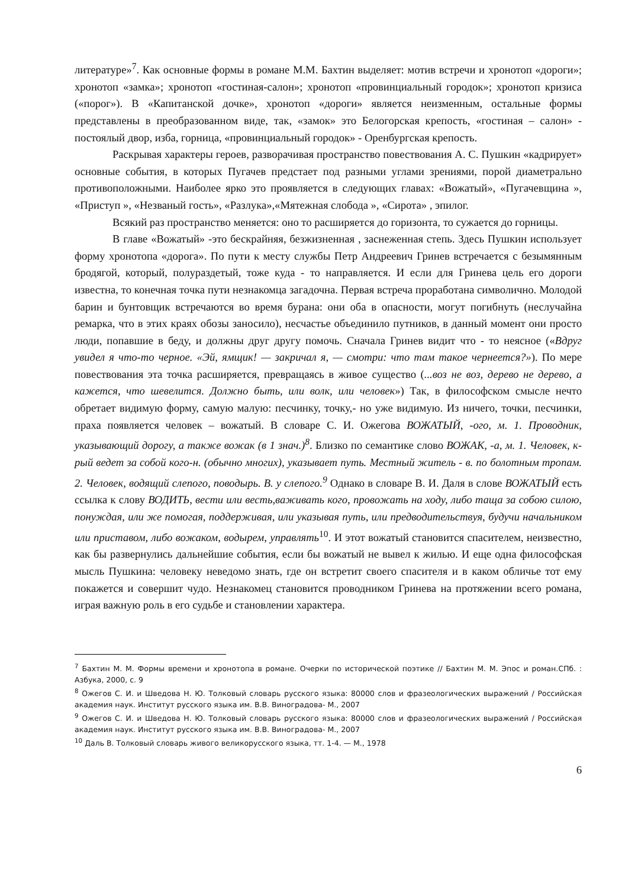литературе»<sup>7</sup>. Как основные формы в романе М.М. Бахтин выделяет: мотив встречи и хронотоп «дороги»; хронотоп «замка»; хронотоп «гостиная-салон»; хронотоп «провинциальный городок»; хронотоп кризиса («порог»). В «Капитанской дочке», хронотоп «дороги» является неизменным, остальные формы представлены в преобразованном виде, так, «замок» это Белогорская крепость, «гостиная – салон» - постоялый двор, изба, горница, «провинциальный городок» - Оренбургская крепость.
Раскрывая характеры героев, разворачивая пространство повествования А. С. Пушкин «кадрирует» основные события, в которых Пугачев предстает под разными углами зрениями, порой диаметрально противоположными. Наиболее ярко это проявляется в следующих главах: «Вожатый», «Пугачевщина », «Приступ », «Незваный гость», «Разлука»,«Мятежная слобода », «Сирота» , эпилог.
Всякий раз пространство меняется: оно то расширяется до горизонта, то сужается до горницы.
В главе «Вожатый» -это бескрайняя, безжизненная , заснеженная степь. Здесь Пушкин использует форму хронотопа «дорога». По пути к месту службы Петр Андреевич Гринев встречается с безымянным бродягой, который, полураздетый, тоже куда - то направляется. И если для Гринева цель его дороги известна, то конечная точка пути незнакомца загадочна. Первая встреча проработана символично. Молодой барин и бунтовщик встречаются во время бурана: они оба в опасности, могут погибнуть (неслучайна ремарка, что в этих краях обозы заносило), несчастье объединило путников, в данный момент они просто люди, попавшие в беду, и должны друг другу помочь. Сначала Гринев видит что - то неясное («Вдруг увидел я что-то черное. «Эй, ямщик! — закричал я, — смотри: что там такое чернеется?»). По мере повествования эта точка расширяется, превращаясь в живое существо (...воз не воз, дерево не дерево, а кажется, что шевелится. Должно быть, или волк, или человек») Так, в философском смысле нечто обретает видимую форму, самую малую: песчинку, точку,- но уже видимую. Из ничего, точки, песчинки, праха появляется человек – вожатый. В словаре С. И. Ожегова ВОЖАТЫЙ, -ого, м. 1. Проводник, указывающий дорогу, а также вожак (в 1 знач.)<sup>8</sup>. Близко по семантике слово ВОЖАК, -а, м. 1. Человек, к-рый ведет за собой кого-н. (обычно многих), указывает путь. Местный житель - в. по болотным тропам. 2. Человек, водящий слепого, поводырь. В. у слепого.<sup>9</sup> Однако в словаре В. И. Даля в слове ВОЖАТЫЙ есть ссылка к слову ВОДИТЬ, вести или весть,важивать кого, провожать на ходу, либо таща за собою силою, понуждая, или же помогая, поддерживая, или указывая путь, или предводительствуя, будучи начальником или приставом, либо вожаком, водырем, управлять<sup>10</sup>. И этот вожатый становится спасителем, неизвестно, как бы развернулись дальнейшие события, если бы вожатый не вывел к жилью. И еще одна философская мысль Пушкина: человеку неведомо знать, где он встретит своего спасителя и в каком обличье тот ему покажется и совершит чудо. Незнакомец становится проводником Гринева на протяжении всего романа, играя важную роль в его судьбе и становлении характера.
<sup>7</sup> Бахтин М. М. Формы времени и хронотопа в романе. Очерки по исторической поэтике // Бахтин М. М. Эпос и роман.СПб. : Азбука, 2000, с. 9
<sup>8</sup> Ожегов С. И. и Шведова Н. Ю. Толковый словарь русского языка: 80000 слов и фразеологических выражений / Российская академия наук. Институт русского языка им. В.В. Виноградова- М., 2007
<sup>9</sup> Ожегов С. И. и Шведова Н. Ю. Толковый словарь русского языка: 80000 слов и фразеологических выражений / Российская академия наук. Институт русского языка им. В.В. Виноградова- М., 2007
<sup>10</sup> Даль В. Толковый словарь живого великорусского языка, тт. 1-4. — М., 1978
6